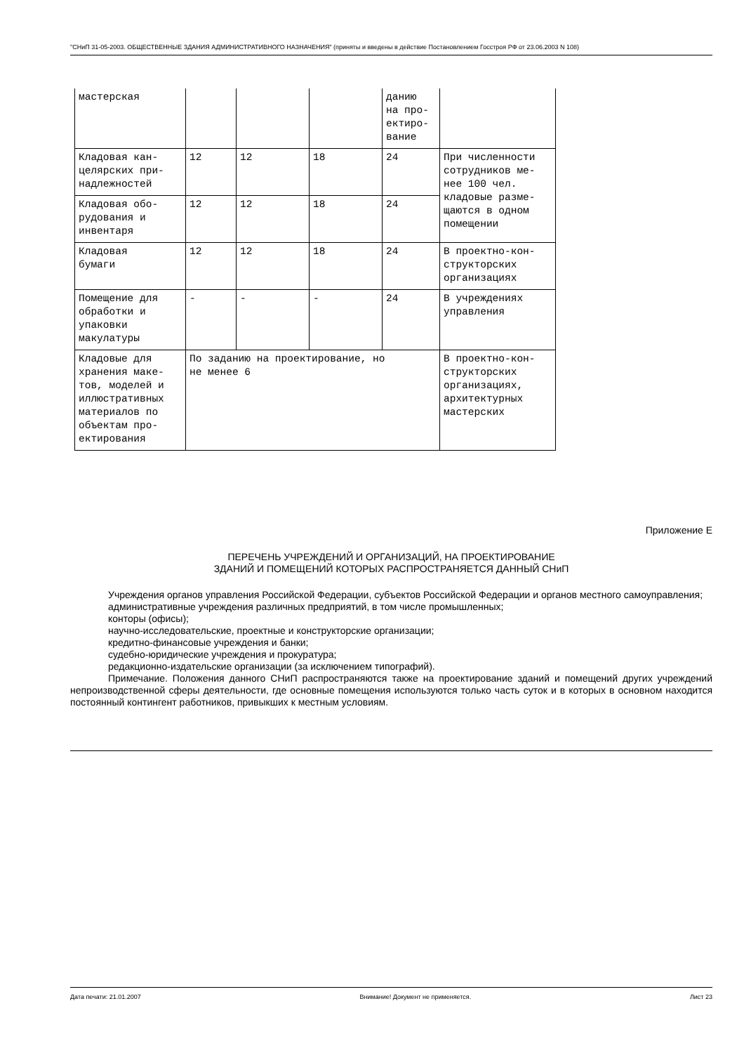"СНиП 31-05-2003. ОБЩЕСТВЕННЫЕ ЗДАНИЯ АДМИНИСТРАТИВНОГО НАЗНАЧЕНИЯ" (приняты и введены в действие Постановлением Госстроя РФ от 23.06.2003 N 108)
| мастерская | | | | данию на про- ектиро- вание | |
| Кладовая кан- целярских при- надлежностей | 12 | 12 | 18 | 24 | При численности сотрудников ме- нее 100 чел. кладовые разме- щаются в одном помещении |
| Кладовая обо- рудования и инвентаря | 12 | 12 | 18 | 24 | |
| Кладовая бумаги | 12 | 12 | 18 | 24 | В проектно-кон- структорских организациях |
| Помещение для обработки и упаковки макулатуры | - | - | - | 24 | В учреждениях управления |
| Кладовые для хранения маке- тов, моделей и иллюстративных материалов по объектам про- ектирования | По заданию на проектирование, но не менее 6 | | | | В проектно-кон- структорских организациях, архитектурных мастерских |
Приложение Е
ПЕРЕЧЕНЬ УЧРЕЖДЕНИЙ И ОРГАНИЗАЦИЙ, НА ПРОЕКТИРОВАНИЕ
ЗДАНИЙ И ПОМЕЩЕНИЙ КОТОРЫХ РАСПРОСТРАНЯЕТСЯ ДАННЫЙ СНиП
Учреждения органов управления Российской Федерации, субъектов Российской Федерации и органов местного самоуправления;
административные учреждения различных предприятий, в том числе промышленных;
конторы (офисы);
научно-исследовательские, проектные и конструкторские организации;
кредитно-финансовые учреждения и банки;
судебно-юридические учреждения и прокуратура;
редакционно-издательские организации (за исключением типографий).
Примечание. Положения данного СНиП распространяются также на проектирование зданий и помещений других учреждений непроизводственной сферы деятельности, где основные помещения используются только часть суток и в которых в основном находится постоянный контингент работников, привыкших к местным условиям.
Дата печати: 21.01.2007 Внимание! Документ не применяется. Лист 23